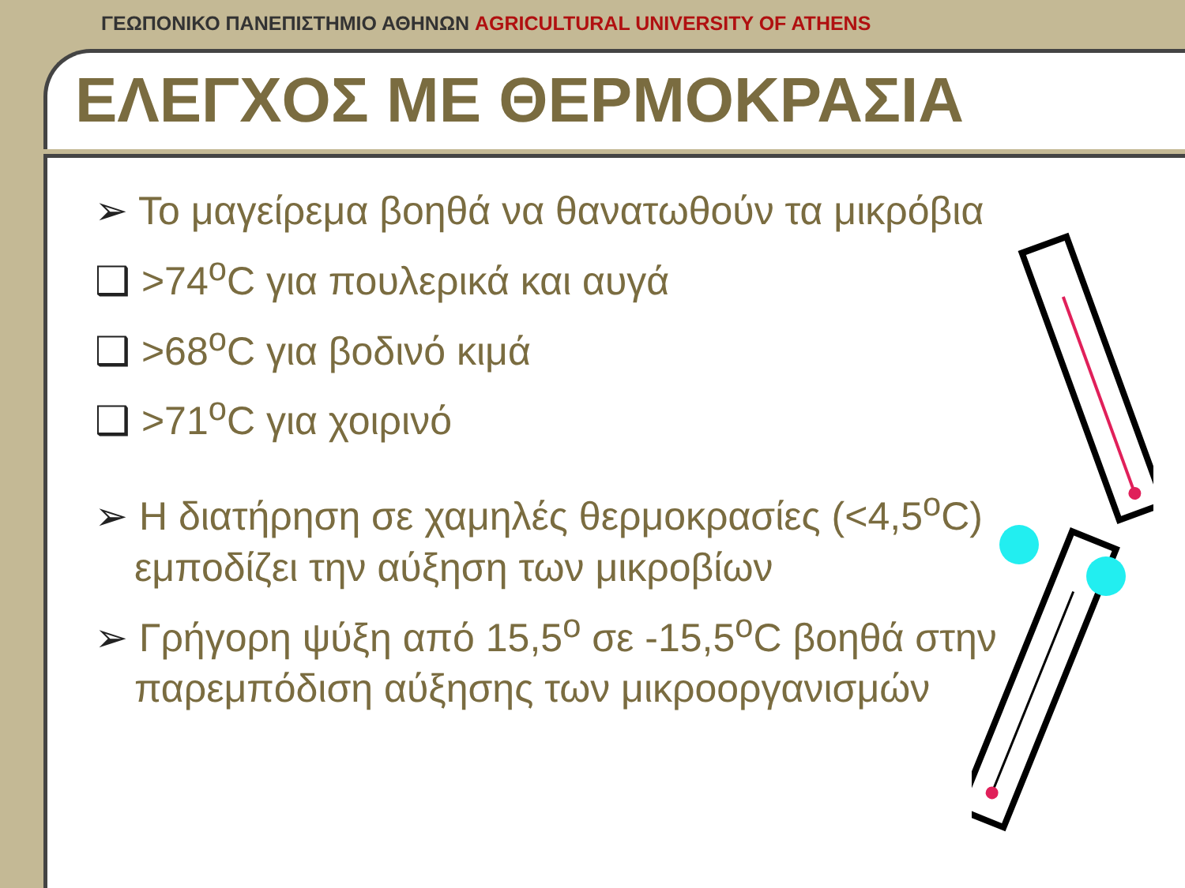ΓΕΩΠΟΝΙΚΟ ΠΑΝΕΠΙΣΤΗΜΙΟ ΑΘΗΝΩΝ AGRICULTURAL UNIVERSITY OF ATHENS
ΕΛΕΓΧΟΣ ΜΕ ΘΕΡΜΟΚΡΑΣΙΑ
➢ Το μαγείρεμα βοηθά να θανατωθούν τα μικρόβια
❑ >74<sup>ο</sup>C για πουλερικά και αυγά
❑ >68<sup>ο</sup>C για βοδινό κιμά
❑ >71<sup>ο</sup>C για χοιρινό
➢ Η διατήρηση σε χαμηλές θερμοκρασίες (<4,5<sup>ο</sup>C) εμποδίζει την αύξηση των μικροβίων
➢ Γρήγορη ψύξη από 15,5<sup>ο</sup> σε -15,5<sup>ο</sup>C βοηθά στην παρεμπόδιση αύξησης των μικροοργανισμών